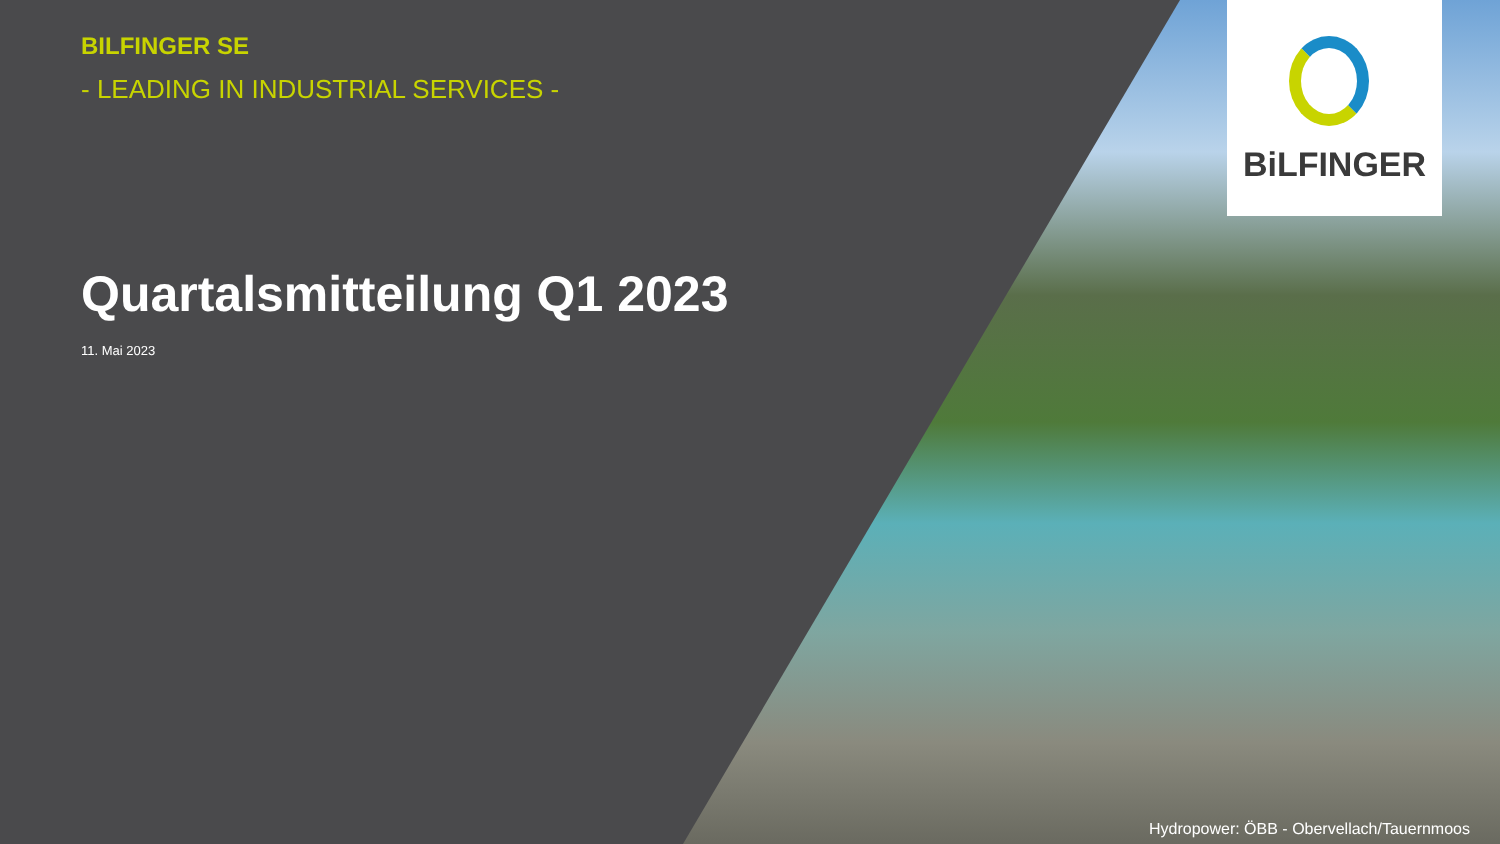BiLFINGER
BILFINGER SE
- LEADING IN INDUSTRIAL SERVICES -
Quartalsmitteilung Q1 2023
11. Mai 2023
Hydropower: ÖBB - Obervellach/Tauernmoos